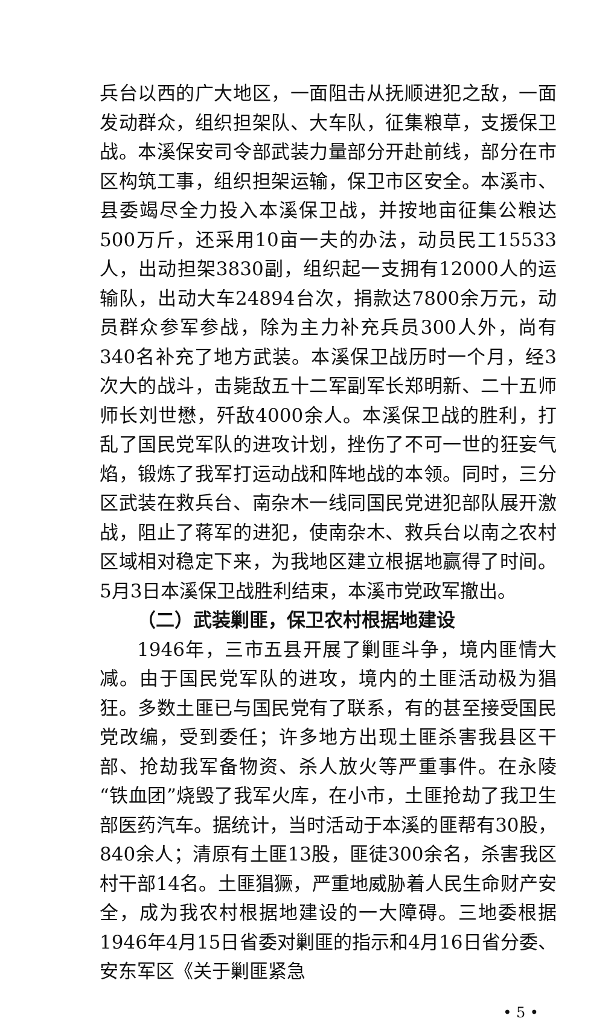兵台以西的广大地区，一面阻击从抚顺进犯之敌，一面发动群众，组织担架队、大车队，征集粮草，支援保卫战。本溪保安司令部武装力量部分开赴前线，部分在市区构筑工事，组织担架运输，保卫市区安全。本溪市、县委竭尽全力投入本溪保卫战，并按地亩征集公粮达500万斤，还采用10亩一夫的办法，动员民工15533人，出动担架3830副，组织起一支拥有12000人的运输队，出动大车24894台次，捐款达7800余万元，动员群众参军参战，除为主力补充兵员300人外，尚有340名补充了地方武装。本溪保卫战历时一个月，经3次大的战斗，击毙敌五十二军副军长郑明新、二十五师师长刘世懋，歼敌4000余人。本溪保卫战的胜利，打乱了国民党军队的进攻计划，挫伤了不可一世的狂妄气焰，锻炼了我军打运动战和阵地战的本领。同时，三分区武装在救兵台、南杂木一线同国民党进犯部队展开激战，阻止了蒋军的进犯，使南杂木、救兵台以南之农村区域相对稳定下来，为我地区建立根据地赢得了时间。5月3日本溪保卫战胜利结束，本溪市党政军撤出。
（二）武装剿匪，保卫农村根据地建设
1946年，三市五县开展了剿匪斗争，境内匪情大减。由于国民党军队的进攻，境内的土匪活动极为猖狂。多数土匪已与国民党有了联系，有的甚至接受国民党改编，受到委任；许多地方出现土匪杀害我县区干部、抢劫我军备物资、杀人放火等严重事件。在永陵“铁血团”烧毁了我军火库，在小市，土匪抢劫了我卫生部医药汽车。据统计，当时活动于本溪的匪帮有30股，840余人；清原有土匪13股，匪徒300余名，杀害我区村干部14名。土匪猖獗，严重地威胁着人民生命财产安全，成为我农村根据地建设的一大障碍。三地委根据1946年4月15日省委对剿匪的指示和4月16日省分委、安东军区《关于剿匪紧急
• 5 •